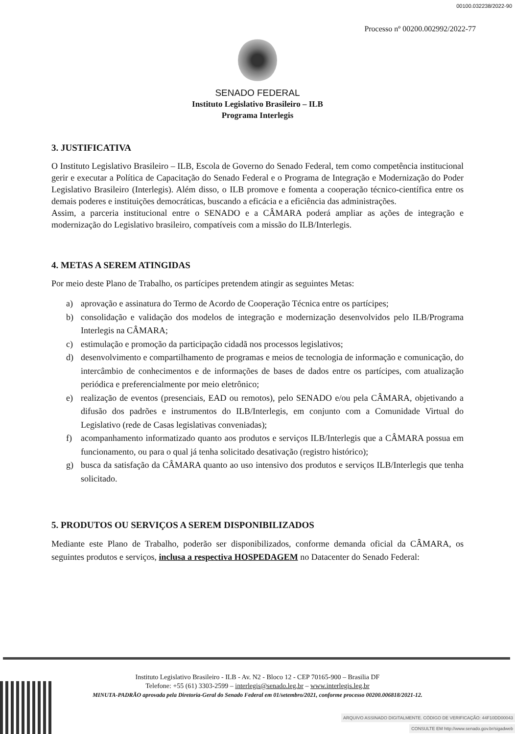00100.032238/2022-90
Processo nº 00200.002992/2022-77
SENADO FEDERAL
Instituto Legislativo Brasileiro – ILB
Programa Interlegis
3. JUSTIFICATIVA
O Instituto Legislativo Brasileiro – ILB, Escola de Governo do Senado Federal, tem como competência institucional gerir e executar a Política de Capacitação do Senado Federal e o Programa de Integração e Modernização do Poder Legislativo Brasileiro (Interlegis). Além disso, o ILB promove e fomenta a cooperação técnico-científica entre os demais poderes e instituições democráticas, buscando a eficácia e a eficiência das administrações.
Assim, a parceria institucional entre o SENADO e a CÂMARA poderá ampliar as ações de integração e modernização do Legislativo brasileiro, compatíveis com a missão do ILB/Interlegis.
4. METAS A SEREM ATINGIDAS
Por meio deste Plano de Trabalho, os partícipes pretendem atingir as seguintes Metas:
a) aprovação e assinatura do Termo de Acordo de Cooperação Técnica entre os partícipes;
b) consolidação e validação dos modelos de integração e modernização desenvolvidos pelo ILB/Programa Interlegis na CÂMARA;
c) estimulação e promoção da participação cidadã nos processos legislativos;
d) desenvolvimento e compartilhamento de programas e meios de tecnologia de informação e comunicação, do intercâmbio de conhecimentos e de informações de bases de dados entre os partícipes, com atualização periódica e preferencialmente por meio eletrônico;
e) realização de eventos (presenciais, EAD ou remotos), pelo SENADO e/ou pela CÂMARA, objetivando a difusão dos padrões e instrumentos do ILB/Interlegis, em conjunto com a Comunidade Virtual do Legislativo (rede de Casas legislativas conveniadas);
f) acompanhamento informatizado quanto aos produtos e serviços ILB/Interlegis que a CÂMARA possua em funcionamento, ou para o qual já tenha solicitado desativação (registro histórico);
g) busca da satisfação da CÂMARA quanto ao uso intensivo dos produtos e serviços ILB/Interlegis que tenha solicitado.
5. PRODUTOS OU SERVIÇOS A SEREM DISPONIBILIZADOS
Mediante este Plano de Trabalho, poderão ser disponibilizados, conforme demanda oficial da CÂMARA, os seguintes produtos e serviços, inclusa a respectiva HOSPEDAGEM no Datacenter do Senado Federal:
Instituto Legislativo Brasileiro - ILB - Av. N2 - Bloco 12 - CEP 70165-900 – Brasilia DF
Telefone: +55 (61) 3303-2599 – interlegis@senado.leg.br – www.interlegis.leg.br
MINUTA-PADRÃO aprovada pela Diretoria-Geral do Senado Federal em 01/setembro/2021, conforme processo 00200.006818/2021-12.
ARQUIVO ASSINADO DIGITALMENTE. CÓDIGO DE VERIFICAÇÃO: 44F10DD00043
CONSULTE EM http://www.senado.gov.br/sigadweb